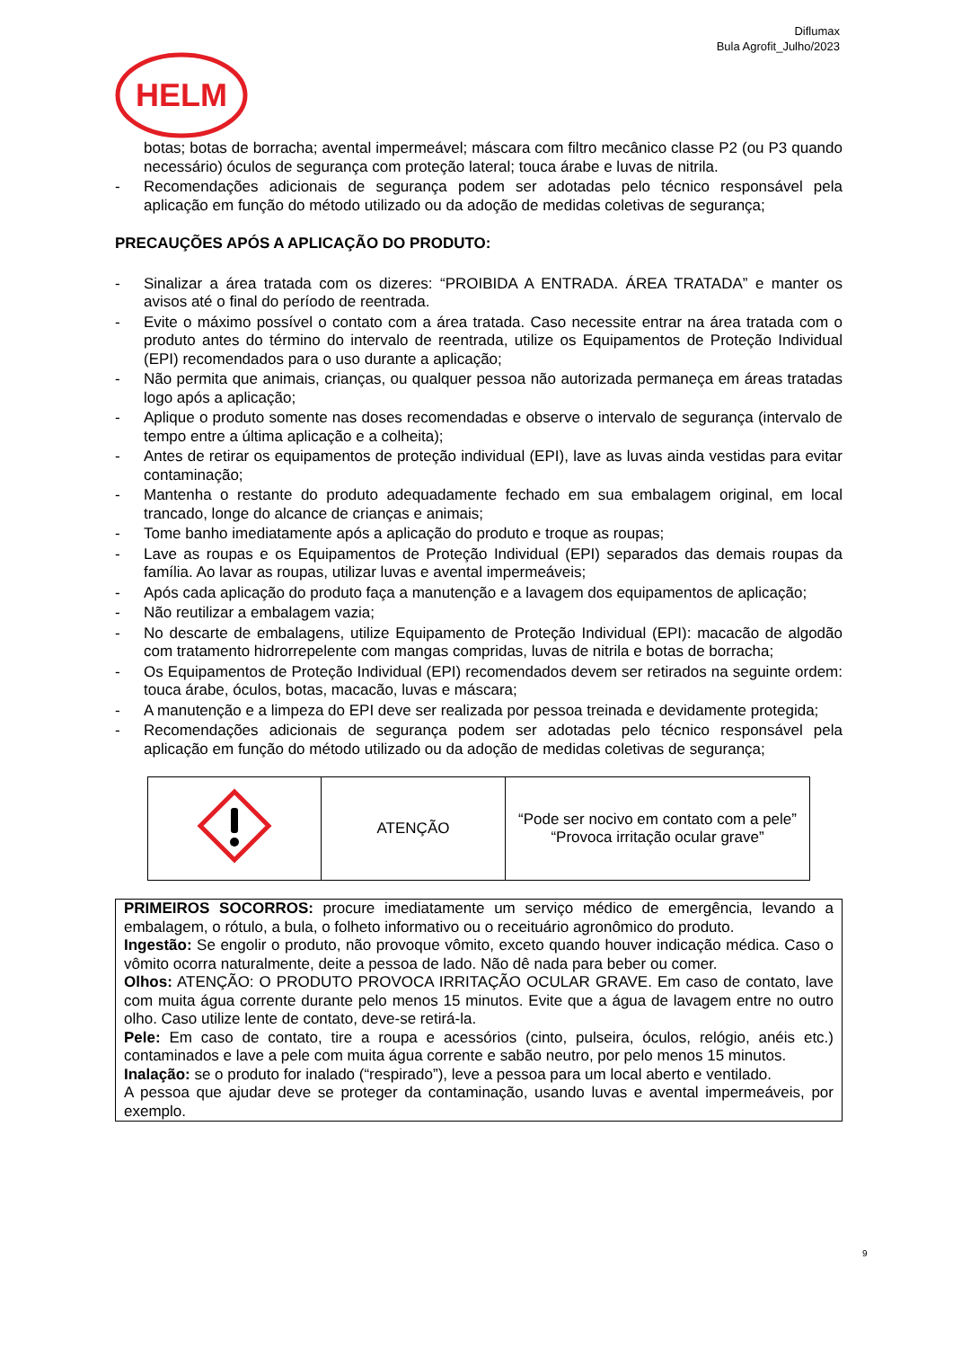Diflumax
Bula Agrofit_Julho/2023
HELM
botas; botas de borracha; avental impermeável; máscara com filtro mecânico classe P2 (ou P3 quando necessário) óculos de segurança com proteção lateral; touca árabe e luvas de nitrila.
- Recomendações adicionais de segurança podem ser adotadas pelo técnico responsável pela aplicação em função do método utilizado ou da adoção de medidas coletivas de segurança;
PRECAUÇÕES APÓS A APLICAÇÃO DO PRODUTO:
- Sinalizar a área tratada com os dizeres: “PROIBIDA A ENTRADA. ÁREA TRATADA” e manter os avisos até o final do período de reentrada.
- Evite o máximo possível o contato com a área tratada. Caso necessite entrar na área tratada com o produto antes do término do intervalo de reentrada, utilize os Equipamentos de Proteção Individual (EPI) recomendados para o uso durante a aplicação;
- Não permita que animais, crianças, ou qualquer pessoa não autorizada permaneça em áreas tratadas logo após a aplicação;
- Aplique o produto somente nas doses recomendadas e observe o intervalo de segurança (intervalo de tempo entre a última aplicação e a colheita);
- Antes de retirar os equipamentos de proteção individual (EPI), lave as luvas ainda vestidas para evitar contaminação;
- Mantenha o restante do produto adequadamente fechado em sua embalagem original, em local trancado, longe do alcance de crianças e animais;
- Tome banho imediatamente após a aplicação do produto e troque as roupas;
- Lave as roupas e os Equipamentos de Proteção Individual (EPI) separados das demais roupas da família. Ao lavar as roupas, utilizar luvas e avental impermeáveis;
- Após cada aplicação do produto faça a manutenção e a lavagem dos equipamentos de aplicação;
- Não reutilizar a embalagem vazia;
- No descarte de embalagens, utilize Equipamento de Proteção Individual (EPI): macacão de algodão com tratamento hidrorrepelente com mangas compridas, luvas de nitrila e botas de borracha;
- Os Equipamentos de Proteção Individual (EPI) recomendados devem ser retirados na seguinte ordem: touca árabe, óculos, botas, macacão, luvas e máscara;
- A manutenção e a limpeza do EPI deve ser realizada por pessoa treinada e devidamente protegida;
- Recomendações adicionais de segurança podem ser adotadas pelo técnico responsável pela aplicação em função do método utilizado ou da adoção de medidas coletivas de segurança;
| | ATENÇÃO | “Pode ser nocivo em contato com a pele” “Provoca irritação ocular grave” |
PRIMEIROS SOCORROS: procure imediatamente um serviço médico de emergência, levando a embalagem, o rótulo, a bula, o folheto informativo ou o receituário agronômico do produto.
Ingestão: Se engolir o produto, não provoque vômito, exceto quando houver indicação médica. Caso o vômito ocorra naturalmente, deite a pessoa de lado. Não dê nada para beber ou comer.
Olhos: ATENÇÃO: O PRODUTO PROVOCA IRRITAÇÃO OCULAR GRAVE. Em caso de contato, lave com muita água corrente durante pelo menos 15 minutos. Evite que a água de lavagem entre no outro olho. Caso utilize lente de contato, deve-se retirá-la.
Pele: Em caso de contato, tire a roupa e acessórios (cinto, pulseira, óculos, relógio, anéis etc.) contaminados e lave a pele com muita água corrente e sabão neutro, por pelo menos 15 minutos.
Inalação: se o produto for inalado (“respirado”), leve a pessoa para um local aberto e ventilado.
A pessoa que ajudar deve se proteger da contaminação, usando luvas e avental impermeáveis, por exemplo.
9